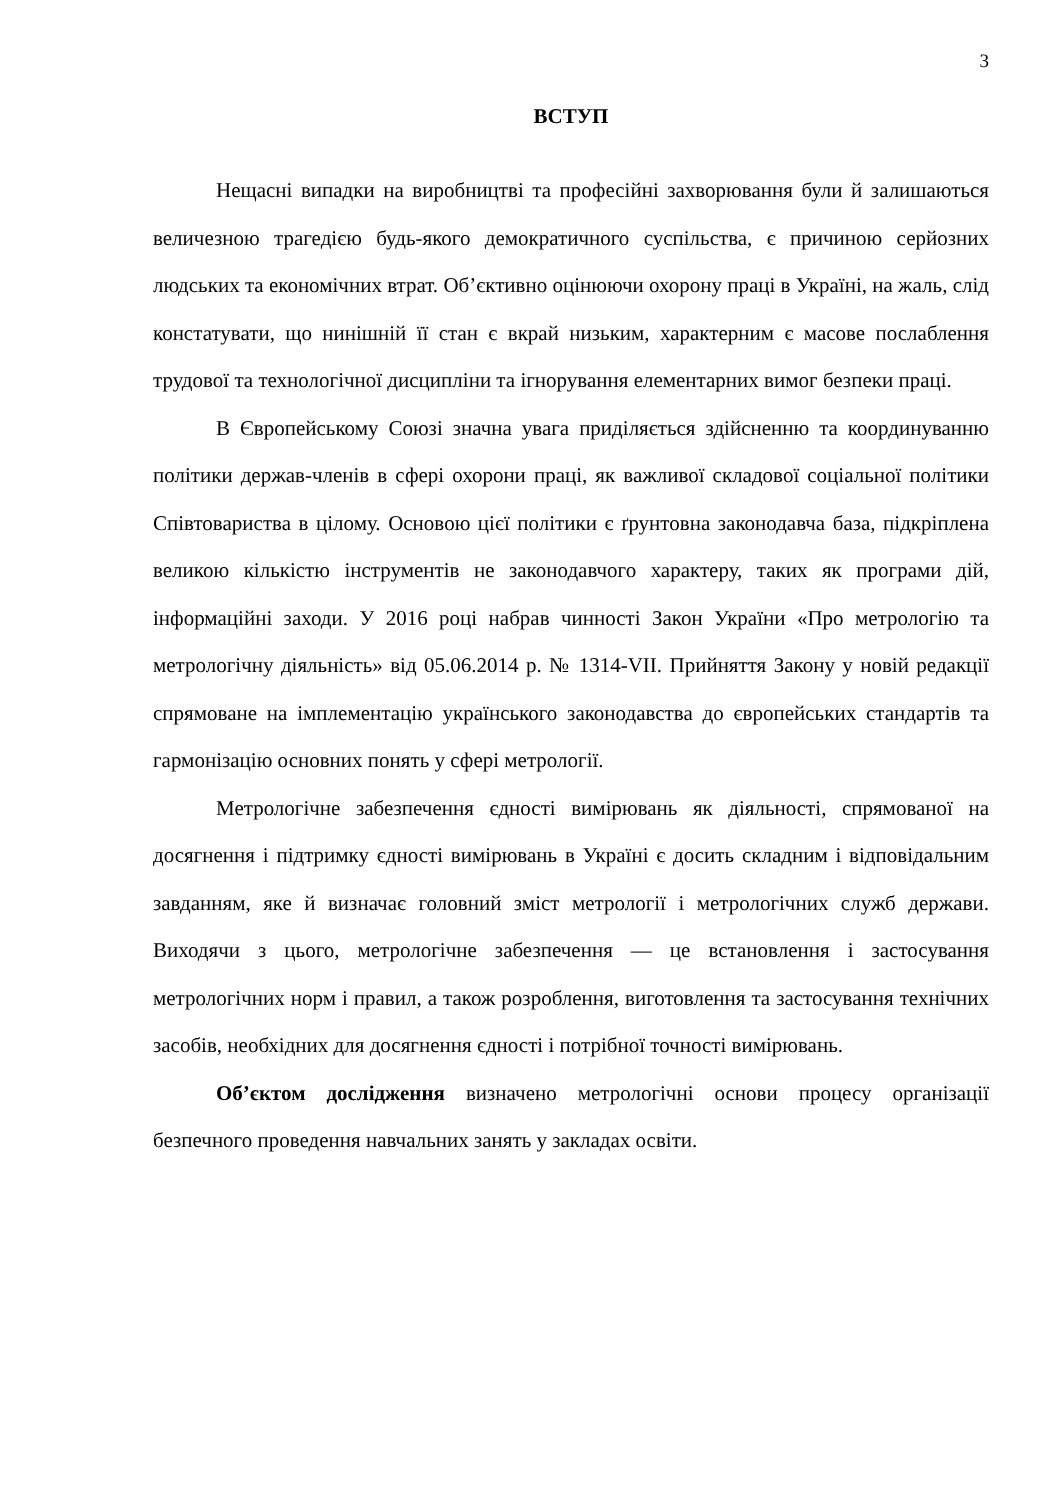3
ВСТУП
Нещасні випадки на виробництві та професійні захворювання були й залишаються величезною трагедією будь-якого демократичного суспільства, є причиною серйозних людських та економічних втрат. Об’єктивно оцінюючи охорону праці в Україні, на жаль, слід констатувати, що нинішній її стан є вкрай низьким, характерним є масове послаблення трудової та технологічної дисципліни та ігнорування елементарних вимог безпеки праці.
В Європейському Союзі значна увага приділяється здійсненню та координуванню політики держав-членів в сфері охорони праці, як важливої складової соціальної політики Співтовариства в цілому. Основою цієї політики є ґрунтовна законодавча база, підкріплена великою кількістю інструментів не законодавчого характеру, таких як програми дій, інформаційні заходи. У 2016 році набрав чинності Закон України «Про метрологію та метрологічну діяльність» від 05.06.2014 р. № 1314-VII. Прийняття Закону у новій редакції спрямоване на імплементацію українського законодавства до європейських стандартів та гармонізацію основних понять у сфері метрології.
Метрологічне забезпечення єдності вимірювань як діяльності, спрямованої на досягнення і підтримку єдності вимірювань в Україні є досить складним і відповідальним завданням, яке й визначає головний зміст метрології і метрологічних служб держави. Виходячи з цього, метрологічне забезпечення — це встановлення і застосування метрологічних норм і правил, а також розроблення, виготовлення та застосування технічних засобів, необхідних для досягнення єдності і потрібної точності вимірювань.
Об’єктом дослідження визначено метрологічні основи процесу організації безпечного проведення навчальних занять у закладах освіти.